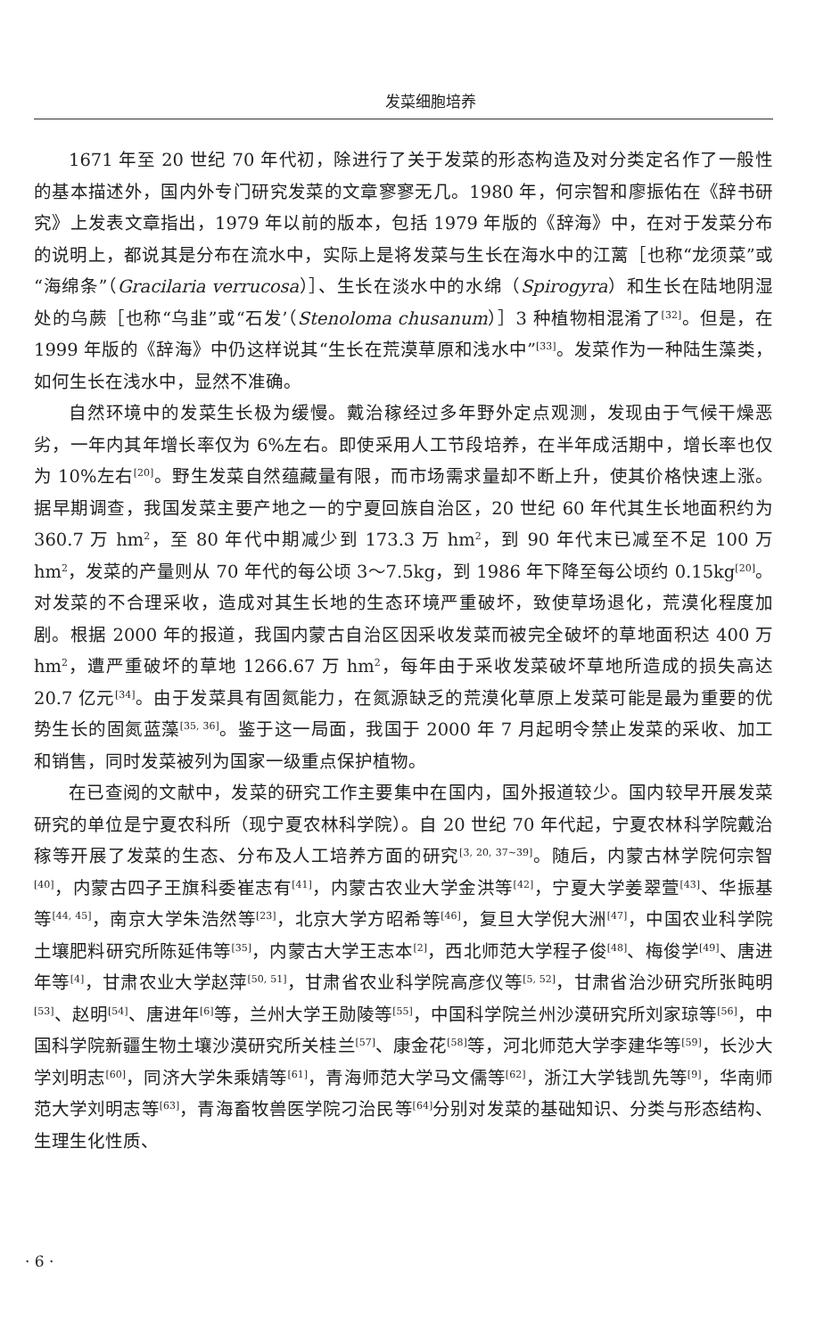发菜细胞培养
1671 年至 20 世纪 70 年代初，除进行了关于发菜的形态构造及对分类定名作了一般性的基本描述外，国内外专门研究发菜的文章寥寥无几。1980 年，何宗智和廖振佑在《辞书研究》上发表文章指出，1979 年以前的版本，包括 1979 年版的《辞海》中，在对于发菜分布的说明上，都说其是分布在流水中，实际上是将发菜与生长在海水中的江蓠［也称“龙须菜”或“海绵条”（Gracilaria verrucosa）］、生长在淡水中的水绵（Spirogyra）和生长在陆地阴湿处的乌蕨［也称“乌韭”或“石发’（Stenoloma chusanum）］3 种植物相混淆了<sup>[32]</sup>。但是，在 1999 年版的《辞海》中仍这样说其“生长在荒漠草原和浅水中”<sup>[33]</sup>。发菜作为一种陆生藻类，如何生长在浅水中，显然不准确。
自然环境中的发菜生长极为缓慢。戴治稼经过多年野外定点观测，发现由于气候干燥恶劣，一年内其年增长率仅为 6%左右。即使采用人工节段培养，在半年成活期中，增长率也仅为 10%左右<sup>[20]</sup>。野生发菜自然蕴藏量有限，而市场需求量却不断上升，使其价格快速上涨。据早期调查，我国发菜主要产地之一的宁夏回族自治区，20 世纪 60 年代其生长地面积约为 360.7 万 hm<sup>2</sup>，至 80 年代中期减少到 173.3 万 hm<sup>2</sup>，到 90 年代末已减至不足 100 万 hm<sup>2</sup>，发菜的产量则从 70 年代的每公顷 3～7.5kg，到 1986 年下降至每公顷约 0.15kg<sup>[20]</sup>。对发菜的不合理采收，造成对其生长地的生态环境严重破坏，致使草场退化，荒漠化程度加剧。根据 2000 年的报道，我国内蒙古自治区因采收发菜而被完全破坏的草地面积达 400 万 hm<sup>2</sup>，遭严重破坏的草地 1266.67 万 hm<sup>2</sup>，每年由于采收发菜破坏草地所造成的损失高达 20.7 亿元<sup>[34]</sup>。由于发菜具有固氮能力，在氮源缺乏的荒漠化草原上发菜可能是最为重要的优势生长的固氮蓝藻<sup>[35, 36]</sup>。鉴于这一局面，我国于 2000 年 7 月起明令禁止发菜的采收、加工和销售，同时发菜被列为国家一级重点保护植物。
在已查阅的文献中，发菜的研究工作主要集中在国内，国外报道较少。国内较早开展发菜研究的单位是宁夏农科所（现宁夏农林科学院）。自 20 世纪 70 年代起，宁夏农林科学院戴治稼等开展了发菜的生态、分布及人工培养方面的研究<sup>[3, 20, 37~39]</sup>。随后，内蒙古林学院何宗智<sup>[40]</sup>，内蒙古四子王旗科委崔志有<sup>[41]</sup>，内蒙古农业大学金洪等<sup>[42]</sup>，宁夏大学姜翠萱<sup>[43]</sup>、华振基等<sup>[44, 45]</sup>，南京大学朱浩然等<sup>[23]</sup>，北京大学方昭希等<sup>[46]</sup>，复旦大学倪大洲<sup>[47]</sup>，中国农业科学院土壤肥料研究所陈延伟等<sup>[35]</sup>，内蒙古大学王志本<sup>[2]</sup>，西北师范大学程子俊<sup>[48]</sup>、梅俊学<sup>[49]</sup>、唐进年等<sup>[4]</sup>，甘肃农业大学赵萍<sup>[50, 51]</sup>，甘肃省农业科学院高彦仪等<sup>[5, 52]</sup>，甘肃省治沙研究所张盹明<sup>[53]</sup>、赵明<sup>[54]</sup>、唐进年<sup>[6]</sup>等，兰州大学王勋陵等<sup>[55]</sup>，中国科学院兰州沙漠研究所刘家琼等<sup>[56]</sup>，中国科学院新疆生物土壤沙漠研究所关桂兰<sup>[57]</sup>、康金花<sup>[58]</sup>等，河北师范大学李建华等<sup>[59]</sup>，长沙大学刘明志<sup>[60]</sup>，同济大学朱乘婧等<sup>[61]</sup>，青海师范大学马文儒等<sup>[62]</sup>，浙江大学钱凯先等<sup>[9]</sup>，华南师范大学刘明志等<sup>[63]</sup>，青海畜牧兽医学院刁治民等<sup>[64]</sup>分别对发菜的基础知识、分类与形态结构、生理生化性质、
· 6 ·